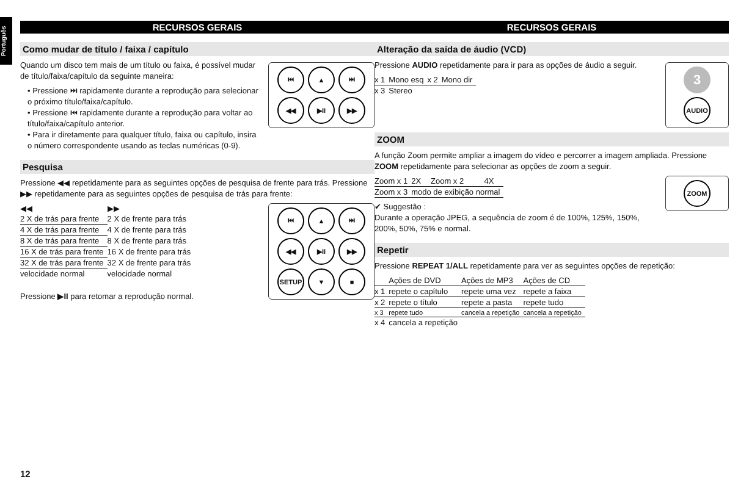Português
RECURSOS GERAIS
Como mudar de título / faixa / capítulo
⏮
▲
⏭
◀◀
▶II
▶▶
Quando um disco tem mais de um título ou faixa, é possível mudar de título/faixa/capítulo da seguinte maneira:
• Pressione ⏭ rapidamente durante a reprodução para selecionar o próximo título/faixa/capítulo.
• Pressione ⏮ rapidamente durante a reprodução para voltar ao título/faixa/capítulo anterior.
• Para ir diretamente para qualquer título, faixa ou capítulo, insira o número correspondente usando as teclas numéricas (0-9).
Pesquisa
Pressione ◀◀ repetidamente para as seguintes opções de pesquisa de frente para trás. Pressione ▶▶ repetidamente para as seguintes opções de pesquisa de trás para frente:
⏮
▲
⏭
◀◀
▶II
▶▶
SETUP
▼
■
| ◀◀ | ▶▶ |
| --- | --- |
| 2 X de trás para frente | 2 X de frente para trás |
| 4 X de trás para frente | 4 X de frente para trás |
| 8 X de trás para frente | 8 X de frente para trás |
| 16 X de trás para frente | 16 X de frente para trás |
| 32 X de trás para frente | 32 X de frente para trás |
| velocidade normal | velocidade normal |
Pressione ▶II para retomar a reprodução normal.
RECURSOS GERAIS
Alteração da saída de áudio (VCD)
3
AUDIO
Pressione AUDIO repetidamente para ir para as opções de áudio a seguir.
| x 1 | Mono esq | x 2 | Mono dir |
| x 3 | Stereo | | |
ZOOM
A função Zoom permite ampliar a imagem do vídeo e percorrer a imagem ampliada. Pressione ZOOM repetidamente para selecionar as opções de zoom a seguir.
ZOOM
| Zoom x 1 | 2X | Zoom x 2 | 4X |
| Zoom x 3 | modo de exibição normal | | |
✔ Suggestão :
Durante a operação JPEG, a sequência de zoom é de 100%, 125%, 150%, 200%, 50%, 75% e normal.
Repetir
Pressione REPEAT 1/ALL repetidamente para ver as seguintes opções de repetição:
| | Ações de DVD | Ações de MP3 | Ações de CD |
| --- | --- | --- | --- |
| x 1 | repete o capítulo | repete uma vez | repete a faixa |
| x 2 | repete o título | repete a pasta | repete tudo |
| x 3 | repete tudo | cancela a repetição | cancela a repetição |
| x 4 | cancela a repetição | | |
12